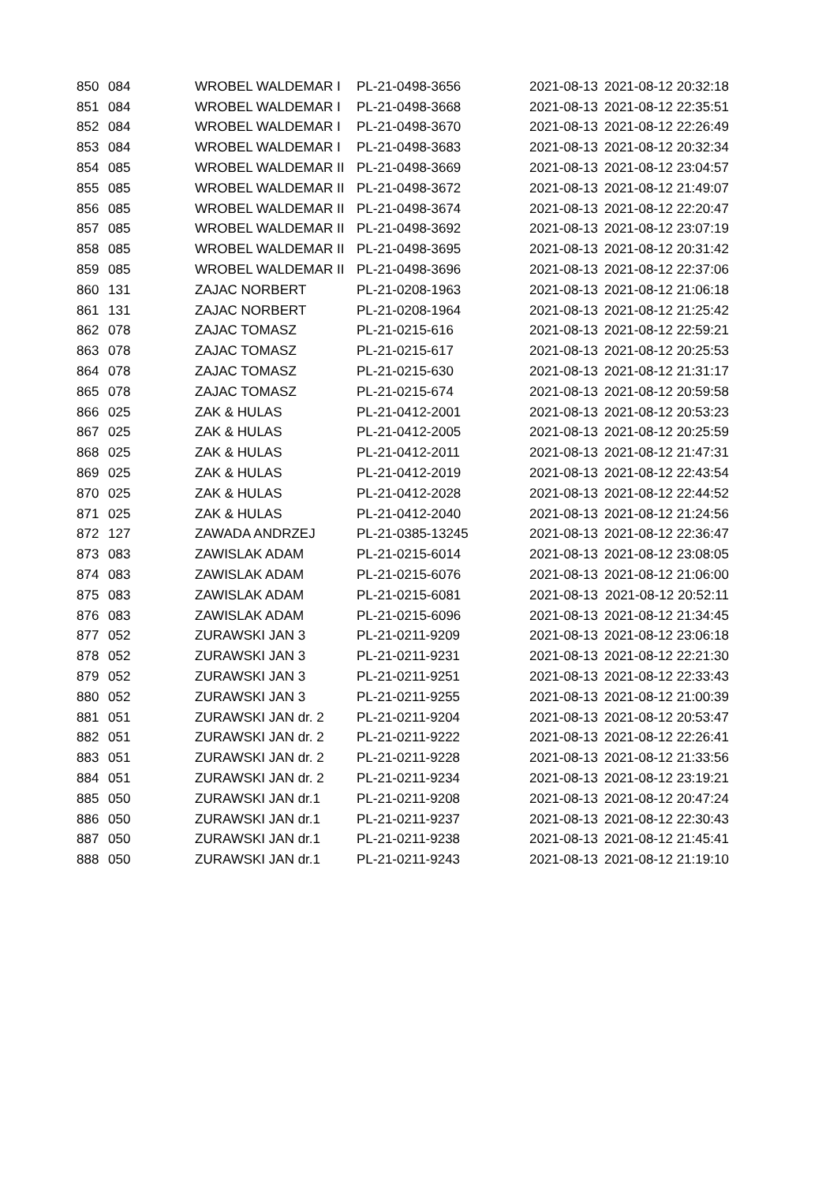| 850 | 084 | WROBEL WALDEMAR I | PL-21-0498-3656 | 2021-08-13 | 2021-08-12 20:32:18 |
| 851 | 084 | WROBEL WALDEMAR I | PL-21-0498-3668 | 2021-08-13 | 2021-08-12 22:35:51 |
| 852 | 084 | WROBEL WALDEMAR I | PL-21-0498-3670 | 2021-08-13 | 2021-08-12 22:26:49 |
| 853 | 084 | WROBEL WALDEMAR I | PL-21-0498-3683 | 2021-08-13 | 2021-08-12 20:32:34 |
| 854 | 085 | WROBEL WALDEMAR II | PL-21-0498-3669 | 2021-08-13 | 2021-08-12 23:04:57 |
| 855 | 085 | WROBEL WALDEMAR II | PL-21-0498-3672 | 2021-08-13 | 2021-08-12 21:49:07 |
| 856 | 085 | WROBEL WALDEMAR II | PL-21-0498-3674 | 2021-08-13 | 2021-08-12 22:20:47 |
| 857 | 085 | WROBEL WALDEMAR II | PL-21-0498-3692 | 2021-08-13 | 2021-08-12 23:07:19 |
| 858 | 085 | WROBEL WALDEMAR II | PL-21-0498-3695 | 2021-08-13 | 2021-08-12 20:31:42 |
| 859 | 085 | WROBEL WALDEMAR II | PL-21-0498-3696 | 2021-08-13 | 2021-08-12 22:37:06 |
| 860 | 131 | ZAJAC NORBERT | PL-21-0208-1963 | 2021-08-13 | 2021-08-12 21:06:18 |
| 861 | 131 | ZAJAC NORBERT | PL-21-0208-1964 | 2021-08-13 | 2021-08-12 21:25:42 |
| 862 | 078 | ZAJAC TOMASZ | PL-21-0215-616 | 2021-08-13 | 2021-08-12 22:59:21 |
| 863 | 078 | ZAJAC TOMASZ | PL-21-0215-617 | 2021-08-13 | 2021-08-12 20:25:53 |
| 864 | 078 | ZAJAC TOMASZ | PL-21-0215-630 | 2021-08-13 | 2021-08-12 21:31:17 |
| 865 | 078 | ZAJAC TOMASZ | PL-21-0215-674 | 2021-08-13 | 2021-08-12 20:59:58 |
| 866 | 025 | ZAK & HULAS | PL-21-0412-2001 | 2021-08-13 | 2021-08-12 20:53:23 |
| 867 | 025 | ZAK & HULAS | PL-21-0412-2005 | 2021-08-13 | 2021-08-12 20:25:59 |
| 868 | 025 | ZAK & HULAS | PL-21-0412-2011 | 2021-08-13 | 2021-08-12 21:47:31 |
| 869 | 025 | ZAK & HULAS | PL-21-0412-2019 | 2021-08-13 | 2021-08-12 22:43:54 |
| 870 | 025 | ZAK & HULAS | PL-21-0412-2028 | 2021-08-13 | 2021-08-12 22:44:52 |
| 871 | 025 | ZAK & HULAS | PL-21-0412-2040 | 2021-08-13 | 2021-08-12 21:24:56 |
| 872 | 127 | ZAWADA ANDRZEJ | PL-21-0385-13245 | 2021-08-13 | 2021-08-12 22:36:47 |
| 873 | 083 | ZAWISLAK ADAM | PL-21-0215-6014 | 2021-08-13 | 2021-08-12 23:08:05 |
| 874 | 083 | ZAWISLAK ADAM | PL-21-0215-6076 | 2021-08-13 | 2021-08-12 21:06:00 |
| 875 | 083 | ZAWISLAK ADAM | PL-21-0215-6081 | 2021-08-13 | 2021-08-12 20:52:11 |
| 876 | 083 | ZAWISLAK ADAM | PL-21-0215-6096 | 2021-08-13 | 2021-08-12 21:34:45 |
| 877 | 052 | ZURAWSKI JAN 3 | PL-21-0211-9209 | 2021-08-13 | 2021-08-12 23:06:18 |
| 878 | 052 | ZURAWSKI JAN 3 | PL-21-0211-9231 | 2021-08-13 | 2021-08-12 22:21:30 |
| 879 | 052 | ZURAWSKI JAN 3 | PL-21-0211-9251 | 2021-08-13 | 2021-08-12 22:33:43 |
| 880 | 052 | ZURAWSKI JAN 3 | PL-21-0211-9255 | 2021-08-13 | 2021-08-12 21:00:39 |
| 881 | 051 | ZURAWSKI JAN dr. 2 | PL-21-0211-9204 | 2021-08-13 | 2021-08-12 20:53:47 |
| 882 | 051 | ZURAWSKI JAN dr. 2 | PL-21-0211-9222 | 2021-08-13 | 2021-08-12 22:26:41 |
| 883 | 051 | ZURAWSKI JAN dr. 2 | PL-21-0211-9228 | 2021-08-13 | 2021-08-12 21:33:56 |
| 884 | 051 | ZURAWSKI JAN dr. 2 | PL-21-0211-9234 | 2021-08-13 | 2021-08-12 23:19:21 |
| 885 | 050 | ZURAWSKI JAN dr.1 | PL-21-0211-9208 | 2021-08-13 | 2021-08-12 20:47:24 |
| 886 | 050 | ZURAWSKI JAN dr.1 | PL-21-0211-9237 | 2021-08-13 | 2021-08-12 22:30:43 |
| 887 | 050 | ZURAWSKI JAN dr.1 | PL-21-0211-9238 | 2021-08-13 | 2021-08-12 21:45:41 |
| 888 | 050 | ZURAWSKI JAN dr.1 | PL-21-0211-9243 | 2021-08-13 | 2021-08-12 21:19:10 |